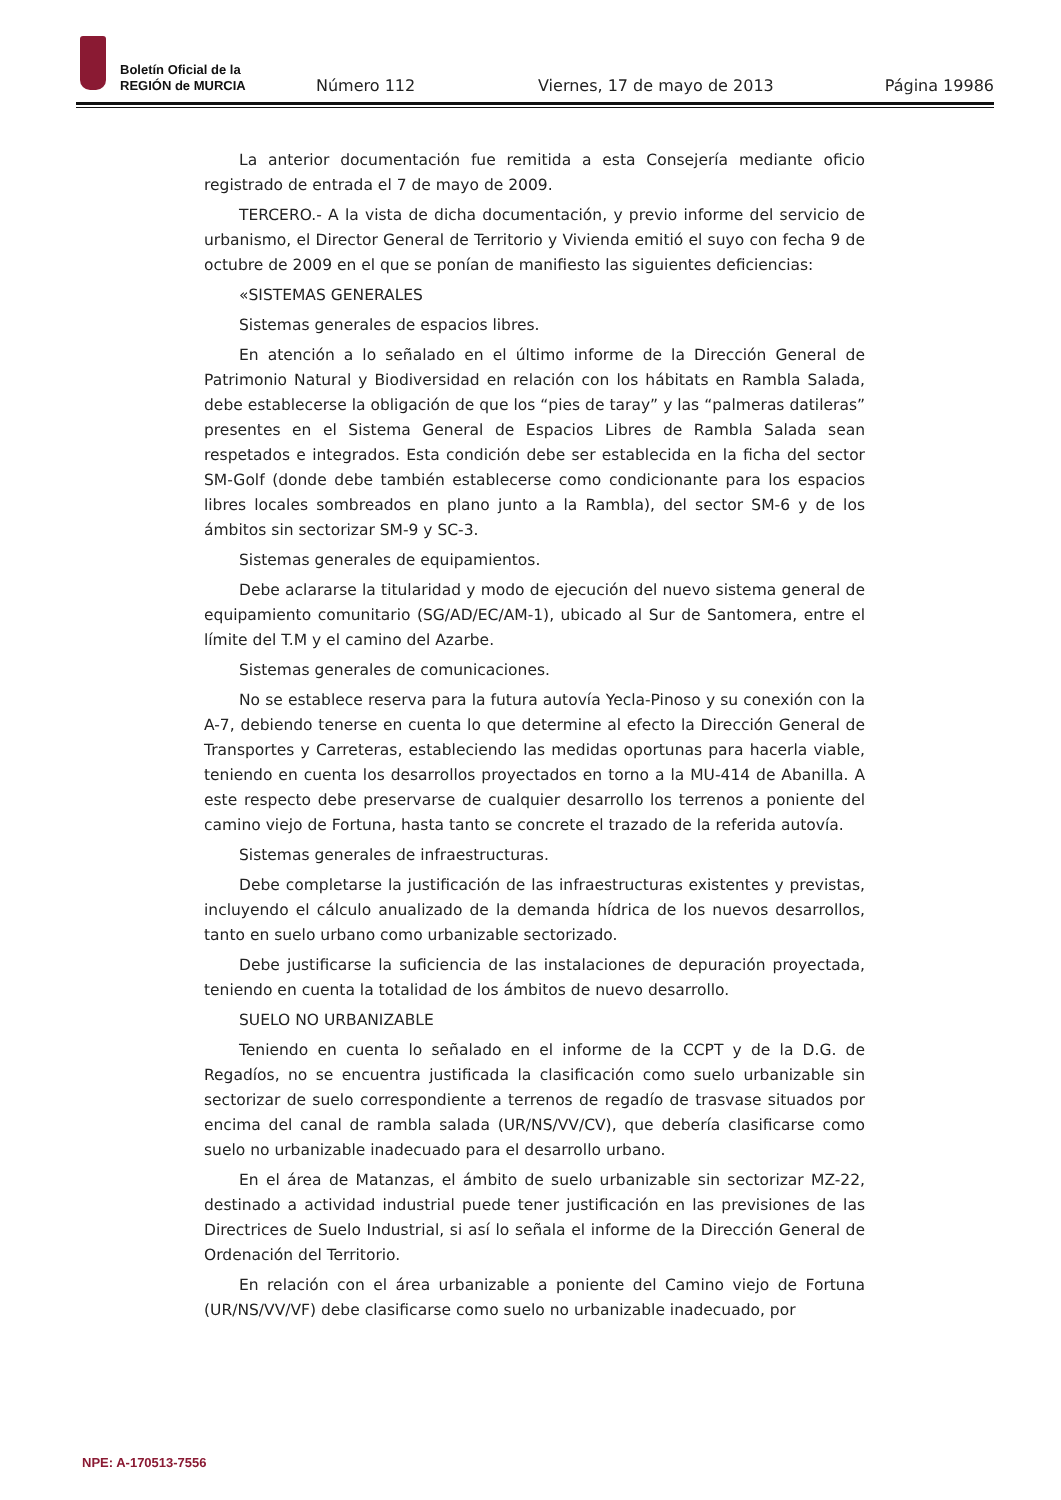Boletín Oficial de la
REGIÓN de MURCIA
Número 112 Viernes, 17 de mayo de 2013 Página 19986
La anterior documentación fue remitida a esta Consejería mediante oficio registrado de entrada el 7 de mayo de 2009.
TERCERO.- A la vista de dicha documentación, y previo informe del servicio de urbanismo, el Director General de Territorio y Vivienda emitió el suyo con fecha 9 de octubre de 2009 en el que se ponían de manifiesto las siguientes deficiencias:
«SISTEMAS GENERALES
Sistemas generales de espacios libres.
En atención a lo señalado en el último informe de la Dirección General de Patrimonio Natural y Biodiversidad en relación con los hábitats en Rambla Salada, debe establecerse la obligación de que los “pies de taray” y las “palmeras datileras” presentes en el Sistema General de Espacios Libres de Rambla Salada sean respetados e integrados. Esta condición debe ser establecida en la ficha del sector SM-Golf (donde debe también establecerse como condicionante para los espacios libres locales sombreados en plano junto a la Rambla), del sector SM-6 y de los ámbitos sin sectorizar SM-9 y SC-3.
Sistemas generales de equipamientos.
Debe aclararse la titularidad y modo de ejecución del nuevo sistema general de equipamiento comunitario (SG/AD/EC/AM-1), ubicado al Sur de Santomera, entre el límite del T.M y el camino del Azarbe.
Sistemas generales de comunicaciones.
No se establece reserva para la futura autovía Yecla-Pinoso y su conexión con la A-7, debiendo tenerse en cuenta lo que determine al efecto la Dirección General de Transportes y Carreteras, estableciendo las medidas oportunas para hacerla viable, teniendo en cuenta los desarrollos proyectados en torno a la MU-414 de Abanilla. A este respecto debe preservarse de cualquier desarrollo los terrenos a poniente del camino viejo de Fortuna, hasta tanto se concrete el trazado de la referida autovía.
Sistemas generales de infraestructuras.
Debe completarse la justificación de las infraestructuras existentes y previstas, incluyendo el cálculo anualizado de la demanda hídrica de los nuevos desarrollos, tanto en suelo urbano como urbanizable sectorizado.
Debe justificarse la suficiencia de las instalaciones de depuración proyectada, teniendo en cuenta la totalidad de los ámbitos de nuevo desarrollo.
SUELO NO URBANIZABLE
Teniendo en cuenta lo señalado en el informe de la CCPT y de la D.G. de Regadíos, no se encuentra justificada la clasificación como suelo urbanizable sin sectorizar de suelo correspondiente a terrenos de regadío de trasvase situados por encima del canal de rambla salada (UR/NS/VV/CV), que debería clasificarse como suelo no urbanizable inadecuado para el desarrollo urbano.
En el área de Matanzas, el ámbito de suelo urbanizable sin sectorizar MZ-22, destinado a actividad industrial puede tener justificación en las previsiones de las Directrices de Suelo Industrial, si así lo señala el informe de la Dirección General de Ordenación del Territorio.
En relación con el área urbanizable a poniente del Camino viejo de Fortuna (UR/NS/VV/VF) debe clasificarse como suelo no urbanizable inadecuado, por
NPE: A-170513-7556